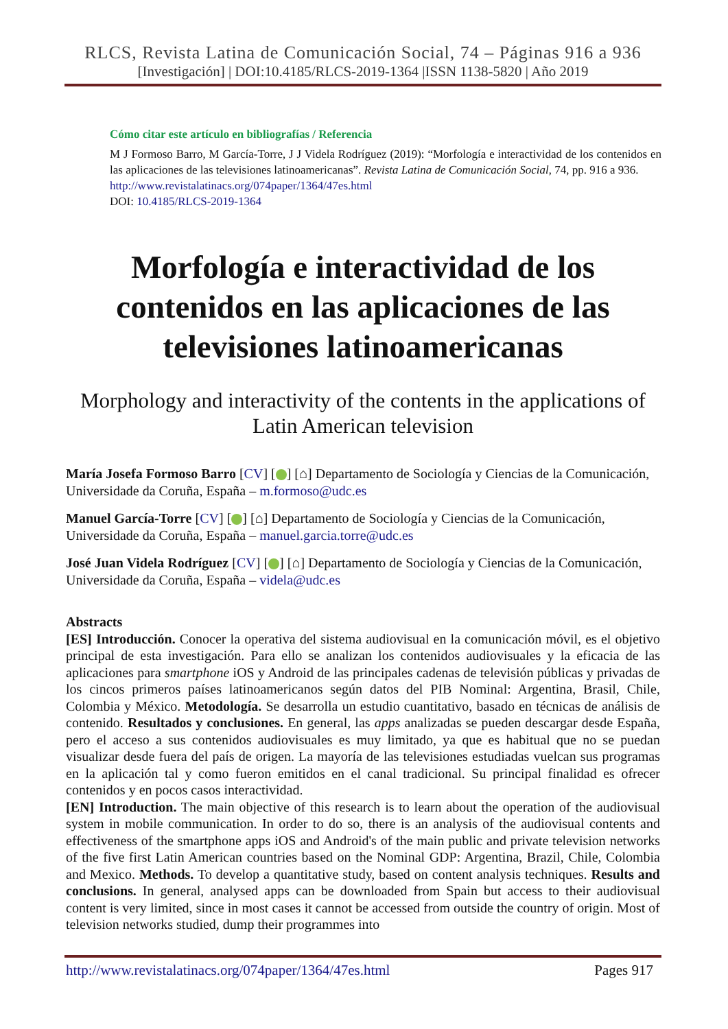RLCS, Revista Latina de Comunicación Social, 74 – Páginas 916 a 936
[Investigación] | DOI:10.4185/RLCS-2019-1364 |ISSN 1138-5820 | Año 2019
Cómo citar este artículo en bibliografías / Referencia
M J Formoso Barro, M García-Torre, J J Videla Rodríguez (2019): “Morfología e interactividad de los contenidos en las aplicaciones de las televisiones latinoamericanas”. Revista Latina de Comunicación Social, 74, pp. 916 a 936.
http://www.revistalatinacs.org/074paper/1364/47es.html
DOI: 10.4185/RLCS-2019-1364
Morfología e interactividad de los contenidos en las aplicaciones de las televisiones latinoamericanas
Morphology and interactivity of the contents in the applications of Latin American television
María Josefa Formoso Barro [CV] [ ] [⌂] Departamento de Sociología y Ciencias de la Comunicación, Universidade da Coruña, España – m.formoso@udc.es
Manuel García-Torre [CV] [ ] [⌂] Departamento de Sociología y Ciencias de la Comunicación, Universidade da Coruña, España – manuel.garcia.torre@udc.es
José Juan Videla Rodríguez [CV] [ ] [⌂] Departamento de Sociología y Ciencias de la Comunicación, Universidade da Coruña, España – videla@udc.es
Abstracts
[ES] Introducción. Conocer la operativa del sistema audiovisual en la comunicación móvil, es el objetivo principal de esta investigación. Para ello se analizan los contenidos audiovisuales y la eficacia de las aplicaciones para smartphone iOS y Android de las principales cadenas de televisión públicas y privadas de los cincos primeros países latinoamericanos según datos del PIB Nominal: Argentina, Brasil, Chile, Colombia y México. Metodología. Se desarrolla un estudio cuantitativo, basado en técnicas de análisis de contenido. Resultados y conclusiones. En general, las apps analizadas se pueden descargar desde España, pero el acceso a sus contenidos audiovisuales es muy limitado, ya que es habitual que no se puedan visualizar desde fuera del país de origen. La mayoría de las televisiones estudiadas vuelcan sus programas en la aplicación tal y como fueron emitidos en el canal tradicional. Su principal finalidad es ofrecer contenidos y en pocos casos interactividad.
[EN] Introduction. The main objective of this research is to learn about the operation of the audiovisual system in mobile communication. In order to do so, there is an analysis of the audiovisual contents and effectiveness of the smartphone apps iOS and Android's of the main public and private television networks of the five first Latin American countries based on the Nominal GDP: Argentina, Brazil, Chile, Colombia and Mexico. Methods. To develop a quantitative study, based on content analysis techniques. Results and conclusions. In general, analysed apps can be downloaded from Spain but access to their audiovisual content is very limited, since in most cases it cannot be accessed from outside the country of origin. Most of television networks studied, dump their programmes into
http://www.revistalatinacs.org/074paper/1364/47es.html Pages 917